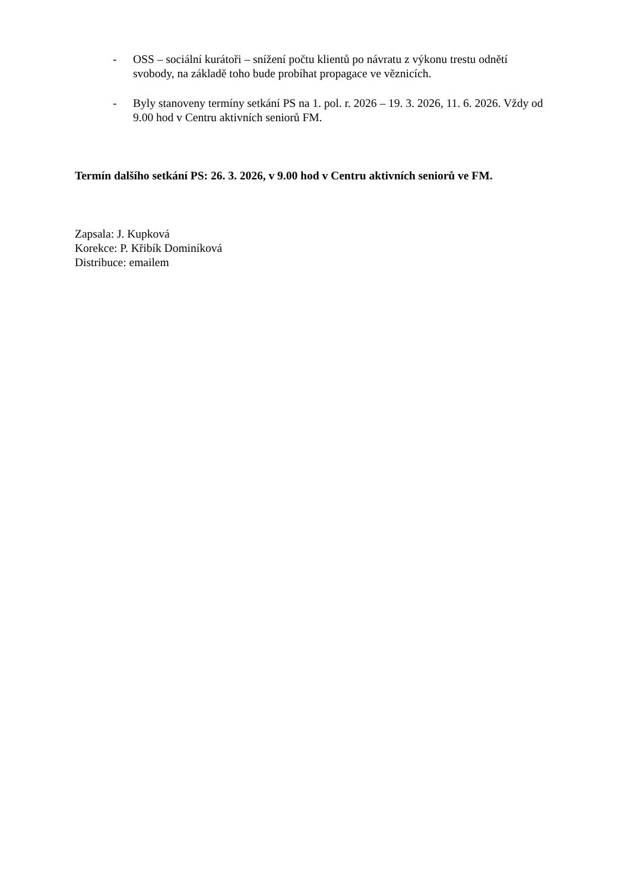- OSS – sociální kurátoři – snížení počtu klientů po návratu z výkonu trestu odnětí svobody, na základě toho bude probíhat propagace ve věznicích.
- Byly stanoveny termíny setkání PS na 1. pol. r. 2026 – 19. 3. 2026, 11. 6. 2026. Vždy od 9.00 hod v Centru aktivních seniorů FM.
Termín dalšího setkání PS: 26. 3. 2026, v 9.00 hod v Centru aktivních seniorů ve FM.
Zapsala: J. Kupková
Korekce: P. Křibík Dominíková
Distribuce: emailem